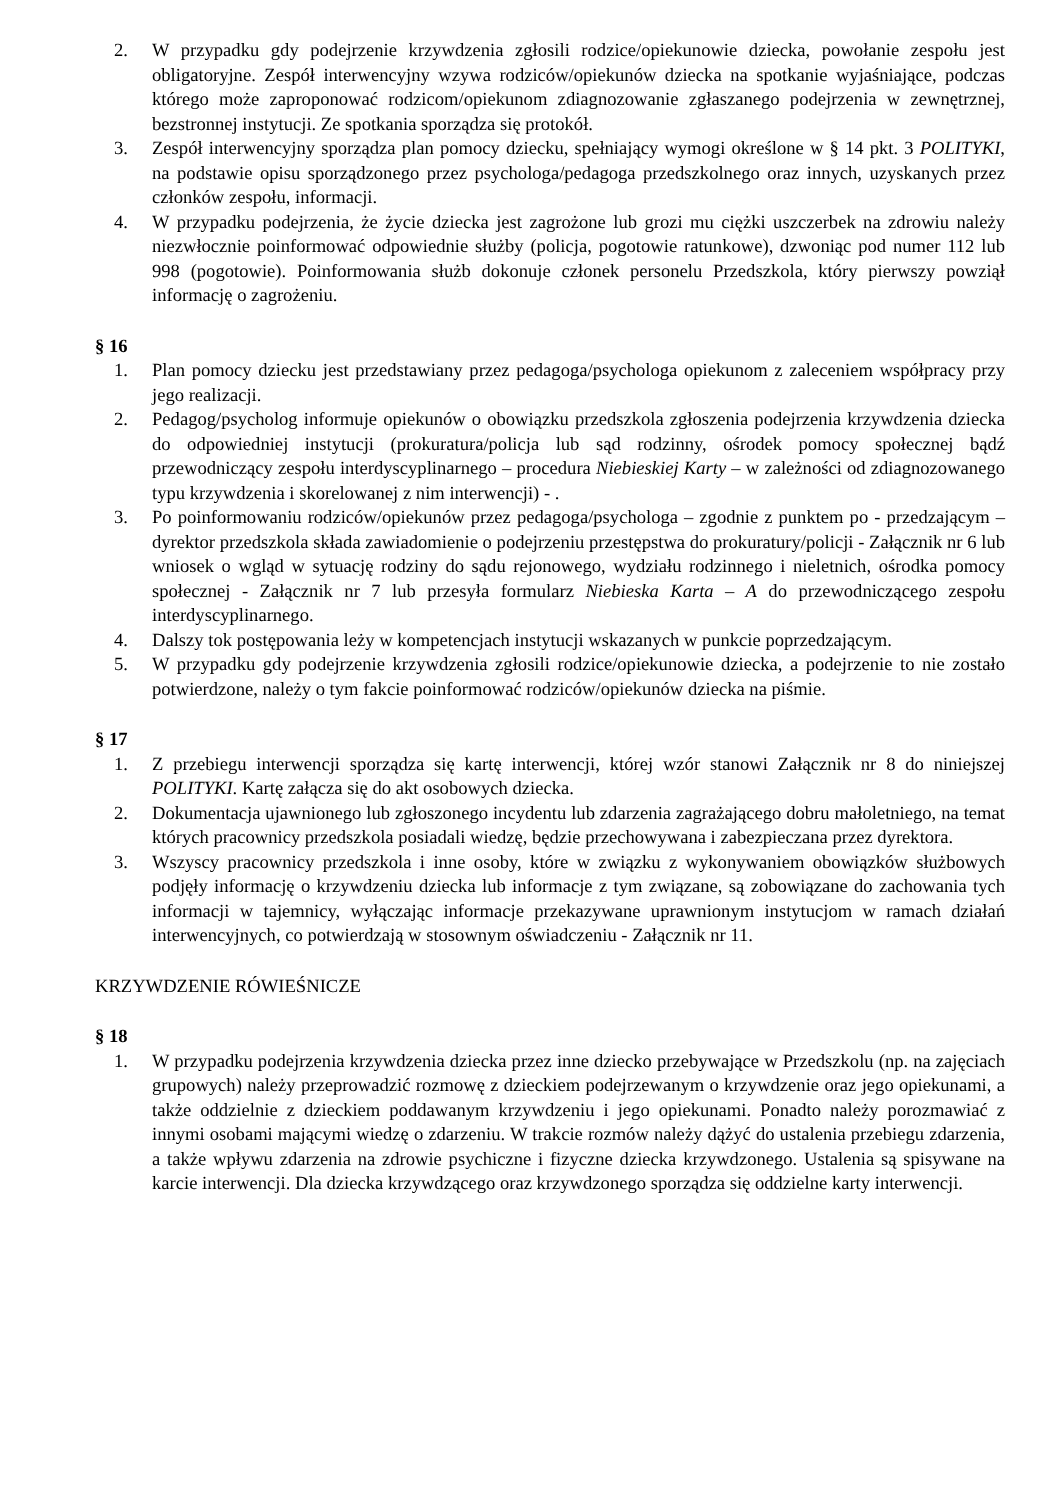2. W przypadku gdy podejrzenie krzywdzenia zgłosili rodzice/opiekunowie dziecka, powołanie zespołu jest obligatoryjne. Zespół interwencyjny wzywa rodziców/opiekunów dziecka na spotkanie wyjaśniające, podczas którego może zaproponować rodzicom/opiekunom zdiagnozowanie zgłaszanego podejrzenia w zewnętrznej, bezstronnej instytucji. Ze spotkania sporządza się protokół.
3. Zespół interwencyjny sporządza plan pomocy dziecku, spełniający wymogi określone w § 14 pkt. 3 POLITYKI, na podstawie opisu sporządzonego przez psychologa/pedagoga przedszkolnego oraz innych, uzyskanych przez członków zespołu, informacji.
4. W przypadku podejrzenia, że życie dziecka jest zagrożone lub grozi mu ciężki uszczerbek na zdrowiu należy niezwłocznie poinformować odpowiednie służby (policja, pogotowie ratunkowe), dzwoniąc pod numer 112 lub 998 (pogotowie). Poinformowania służb dokonuje członek personelu Przedszkola, który pierwszy powziął informację o zagrożeniu.
§ 16
1. Plan pomocy dziecku jest przedstawiany przez pedagoga/psychologa opiekunom z zaleceniem współpracy przy jego realizacji.
2. Pedagog/psycholog informuje opiekunów o obowiązku przedszkola zgłoszenia podejrzenia krzywdzenia dziecka do odpowiedniej instytucji (prokuratura/policja lub sąd rodzinny, ośrodek pomocy społecznej bądź przewodniczący zespołu interdyscyplinarnego – procedura Niebieskiej Karty – w zależności od zdiagnozowanego typu krzywdzenia i skorelowanej z nim interwencji) - .
3. Po poinformowaniu rodziców/opiekunów przez pedagoga/psychologa – zgodnie z punktem po - przedzającym – dyrektor przedszkola składa zawiadomienie o podejrzeniu przestępstwa do prokuratury/policji - Załącznik nr 6 lub wniosek o wgląd w sytuację rodziny do sądu rejonowego, wydziału rodzinnego i nieletnich, ośrodka pomocy społecznej - Załącznik nr 7 lub przesyła formularz Niebieska Karta – A do przewodniczącego zespołu interdyscyplinarnego.
4. Dalszy tok postępowania leży w kompetencjach instytucji wskazanych w punkcie poprzedzającym.
5. W przypadku gdy podejrzenie krzywdzenia zgłosili rodzice/opiekunowie dziecka, a podejrzenie to nie zostało potwierdzone, należy o tym fakcie poinformować rodziców/opiekunów dziecka na piśmie.
§ 17
1. Z przebiegu interwencji sporządza się kartę interwencji, której wzór stanowi Załącznik nr 8 do niniejszej POLITYKI. Kartę załącza się do akt osobowych dziecka.
2. Dokumentacja ujawnionego lub zgłoszonego incydentu lub zdarzenia zagrażającego dobru małoletniego, na temat których pracownicy przedszkola posiadali wiedzę, będzie przechowywana i zabezpieczana przez dyrektora.
3. Wszyscy pracownicy przedszkola i inne osoby, które w związku z wykonywaniem obowiązków służbowych podjęły informację o krzywdzeniu dziecka lub informacje z tym związane, są zobowiązane do zachowania tych informacji w tajemnicy, wyłączając informacje przekazywane uprawnionym instytucjom w ramach działań interwencyjnych, co potwierdzają w stosownym oświadczeniu - Załącznik nr 11.
KRZYWDZENIE RÓWIEŚNICZE
§ 18
1. W przypadku podejrzenia krzywdzenia dziecka przez inne dziecko przebywające w Przedszkolu (np. na zajęciach grupowych) należy przeprowadzić rozmowę z dzieckiem podejrzewanym o krzywdzenie oraz jego opiekunami, a także oddzielnie z dzieckiem poddawanym krzywdzeniu i jego opiekunami. Ponadto należy porozmawiać z innymi osobami mającymi wiedzę o zdarzeniu. W trakcie rozmów należy dążyć do ustalenia przebiegu zdarzenia, a także wpływu zdarzenia na zdrowie psychiczne i fizyczne dziecka krzywdzonego. Ustalenia są spisywane na karcie interwencji. Dla dziecka krzywdzącego oraz krzywdzonego sporządza się oddzielne karty interwencji.